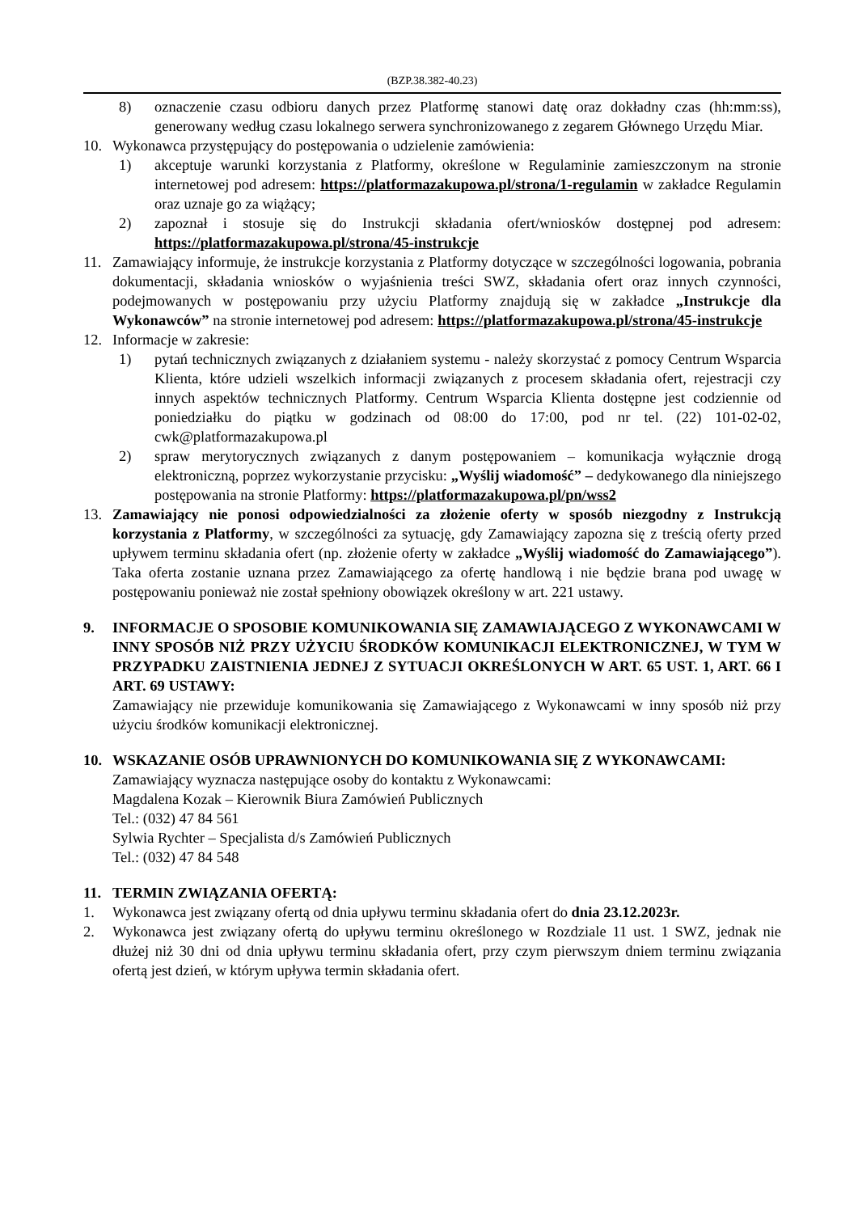(BZP.38.382-40.23)
8) oznaczenie czasu odbioru danych przez Platformę stanowi datę oraz dokładny czas (hh:mm:ss), generowany według czasu lokalnego serwera synchronizowanego z zegarem Głównego Urzędu Miar.
10. Wykonawca przystępujący do postępowania o udzielenie zamówienia:
1) akceptuje warunki korzystania z Platformy, określone w Regulaminie zamieszczonym na stronie internetowej pod adresem: https://platformazakupowa.pl/strona/1-regulamin w zakładce Regulamin oraz uznaje go za wiążący;
2) zapoznał i stosuje się do Instrukcji składania ofert/wniosków dostępnej pod adresem: https://platformazakupowa.pl/strona/45-instrukcje
11. Zamawiający informuje, że instrukcje korzystania z Platformy dotyczące w szczególności logowania, pobrania dokumentacji, składania wniosków o wyjaśnienia treści SWZ, składania ofert oraz innych czynności, podejmowanych w postępowaniu przy użyciu Platformy znajdują się w zakładce „Instrukcje dla Wykonawców” na stronie internetowej pod adresem: https://platformazakupowa.pl/strona/45-instrukcje
12. Informacje w zakresie:
1) pytań technicznych związanych z działaniem systemu - należy skorzystać z pomocy Centrum Wsparcia Klienta, które udzieli wszelkich informacji związanych z procesem składania ofert, rejestracji czy innych aspektów technicznych Platformy. Centrum Wsparcia Klienta dostępne jest codziennie od poniedziałku do piątku w godzinach od 08:00 do 17:00, pod nr tel. (22) 101-02-02, cwk@platformazakupowa.pl
2) spraw merytorycznych związanych z danym postępowaniem – komunikacja wyłącznie drogą elektroniczną, poprzez wykorzystanie przycisku: „Wyślij wiadomość” – dedykowanego dla niniejszego postępowania na stronie Platformy: https://platformazakupowa.pl/pn/wss2
13. Zamawiający nie ponosi odpowiedzialności za złożenie oferty w sposób niezgodny z Instrukcją korzystania z Platformy, w szczególności za sytuację, gdy Zamawiający zapozna się z treścią oferty przed upływem terminu składania ofert (np. złożenie oferty w zakładce „Wyślij wiadomość do Zamawiającego”). Taka oferta zostanie uznana przez Zamawiającego za ofertę handlową i nie będzie brana pod uwagę w postępowaniu ponieważ nie został spełniony obowiązek określony w art. 221 ustawy.
9. INFORMACJE O SPOSOBIE KOMUNIKOWANIA SIĘ ZAMAWIAJĄCEGO Z WYKONAWCAMI W INNY SPOSÓB NIŻ PRZY UŻYCIU ŚRODKÓW KOMUNIKACJI ELEKTRONICZNEJ, W TYM W PRZYPADKU ZAISTNIENIA JEDNEJ Z SYTUACJI OKREŚLONYCH W ART. 65 UST. 1, ART. 66 I ART. 69 USTAWY:
Zamawiający nie przewiduje komunikowania się Zamawiającego z Wykonawcami w inny sposób niż przy użyciu środków komunikacji elektronicznej.
10. WSKAZANIE OSÓB UPRAWNIONYCH DO KOMUNIKOWANIA SIĘ Z WYKONAWCAMI:
Zamawiający wyznacza następujące osoby do kontaktu z Wykonawcami:
Magdalena Kozak – Kierownik Biura Zamówień Publicznych
Tel.: (032) 47 84 561
Sylwia Rychter – Specjalista d/s Zamówień Publicznych
Tel.: (032) 47 84 548
11. TERMIN ZWIĄZANIA OFERTĄ:
1. Wykonawca jest związany ofertą od dnia upływu terminu składania ofert do dnia 23.12.2023r.
2. Wykonawca jest związany ofertą do upływu terminu określonego w Rozdziale 11 ust. 1 SWZ, jednak nie dłużej niż 30 dni od dnia upływu terminu składania ofert, przy czym pierwszym dniem terminu związania ofertą jest dzień, w którym upływa termin składania ofert.